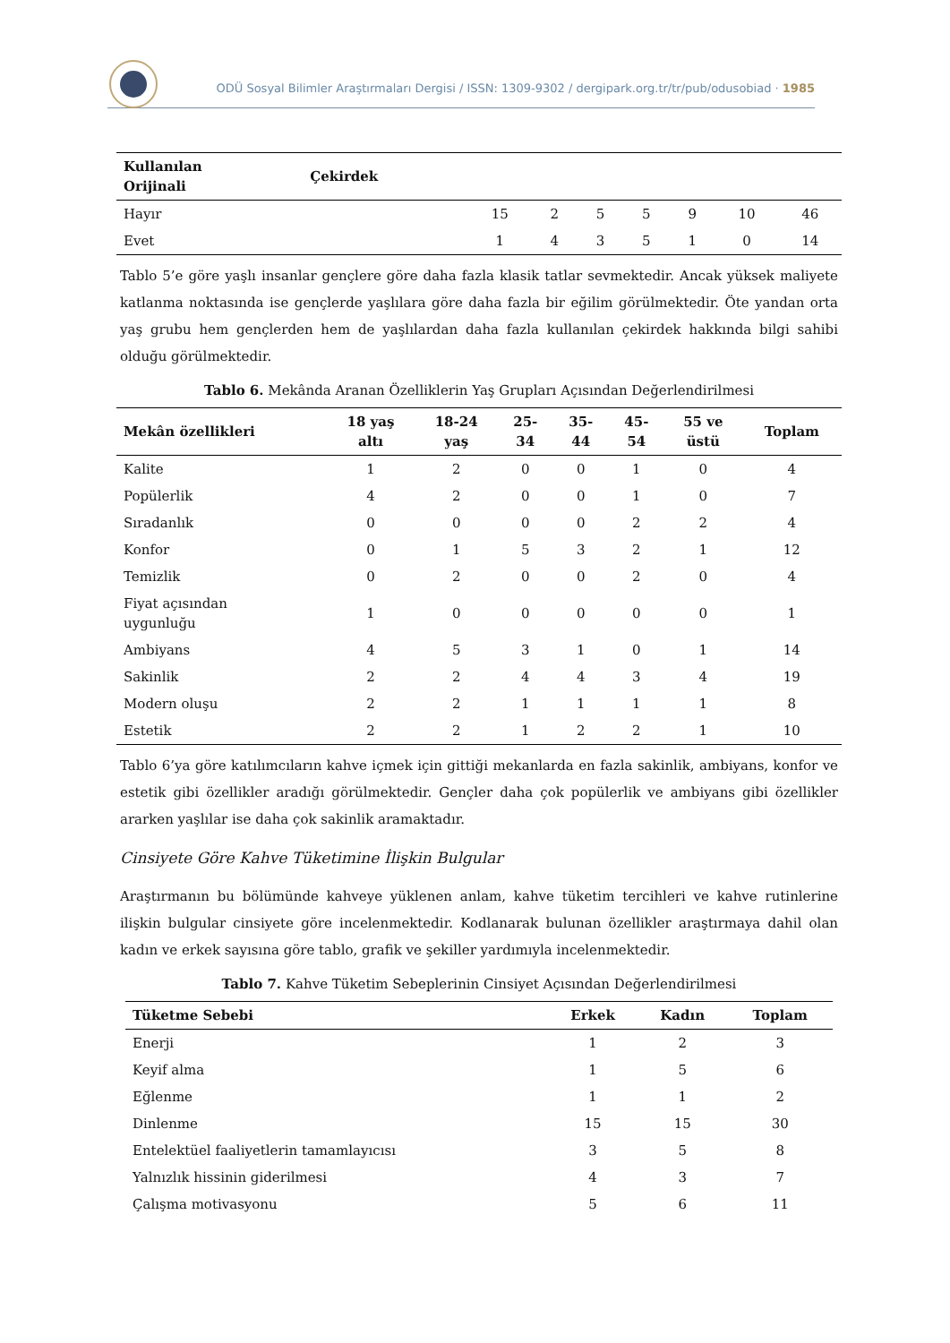ODÜ Sosyal Bilimler Araştırmaları Dergisi / ISSN: 1309-9302 / dergipark.org.tr/tr/pub/odusobiad · 1985
| Kullanılan Orijinali | Çekirdek | | | | | | | |
| --- | --- | --- | --- | --- | --- | --- | --- | --- |
| Hayır | | 15 | 2 | 5 | 5 | 9 | 10 | 46 |
| Evet | | 1 | 4 | 3 | 5 | 1 | 0 | 14 |
Tablo 5’e göre yaşlı insanlar gençlere göre daha fazla klasik tatlar sevmektedir. Ancak yüksek maliyete katlanma noktasında ise gençlerde yaşlılara göre daha fazla bir eğilim görülmektedir. Öte yandan orta yaş grubu hem gençlerden hem de yaşlılardan daha fazla kullanılan çekirdek hakkında bilgi sahibi olduğu görülmektedir.
Tablo 6. Mekânda Aranan Özelliklerin Yaş Grupları Açısından Değerlendirilmesi
| Mekân özellikleri | 18 yaş altı | 18-24 yaş | 25- 34 | 35- 44 | 45- 54 | 55 ve üstü | Toplam |
| --- | --- | --- | --- | --- | --- | --- | --- |
| Kalite | 1 | 2 | 0 | 0 | 1 | 0 | 4 |
| Popülerlik | 4 | 2 | 0 | 0 | 1 | 0 | 7 |
| Sıradanlık | 0 | 0 | 0 | 0 | 2 | 2 | 4 |
| Konfor | 0 | 1 | 5 | 3 | 2 | 1 | 12 |
| Temizlik | 0 | 2 | 0 | 0 | 2 | 0 | 4 |
| Fiyat açısından uygunluğu | 1 | 0 | 0 | 0 | 0 | 0 | 1 |
| Ambiyans | 4 | 5 | 3 | 1 | 0 | 1 | 14 |
| Sakinlik | 2 | 2 | 4 | 4 | 3 | 4 | 19 |
| Modern oluşu | 2 | 2 | 1 | 1 | 1 | 1 | 8 |
| Estetik | 2 | 2 | 1 | 2 | 2 | 1 | 10 |
Tablo 6’ya göre katılımcıların kahve içmek için gittiği mekanlarda en fazla sakinlik, ambiyans, konfor ve estetik gibi özellikler aradığı görülmektedir. Gençler daha çok popülerlik ve ambiyans gibi özellikler ararken yaşlılar ise daha çok sakinlik aramaktadır.
Cinsiyete Göre Kahve Tüketimine İlişkin Bulgular
Araştırmanın bu bölümünde kahveye yüklenen anlam, kahve tüketim tercihleri ve kahve rutinlerine ilişkin bulgular cinsiyete göre incelenmektedir. Kodlanarak bulunan özellikler araştırmaya dahil olan kadın ve erkek sayısına göre tablo, grafik ve şekiller yardımıyla incelenmektedir.
Tablo 7. Kahve Tüketim Sebeplerinin Cinsiyet Açısından Değerlendirilmesi
| Tüketme Sebebi | Erkek | Kadın | Toplam |
| --- | --- | --- | --- |
| Enerji | 1 | 2 | 3 |
| Keyif alma | 1 | 5 | 6 |
| Eğlenme | 1 | 1 | 2 |
| Dinlenme | 15 | 15 | 30 |
| Entelektüel faaliyetlerin tamamlayıcısı | 3 | 5 | 8 |
| Yalnızlık hissinin giderilmesi | 4 | 3 | 7 |
| Çalışma motivasyonu | 5 | 6 | 11 |